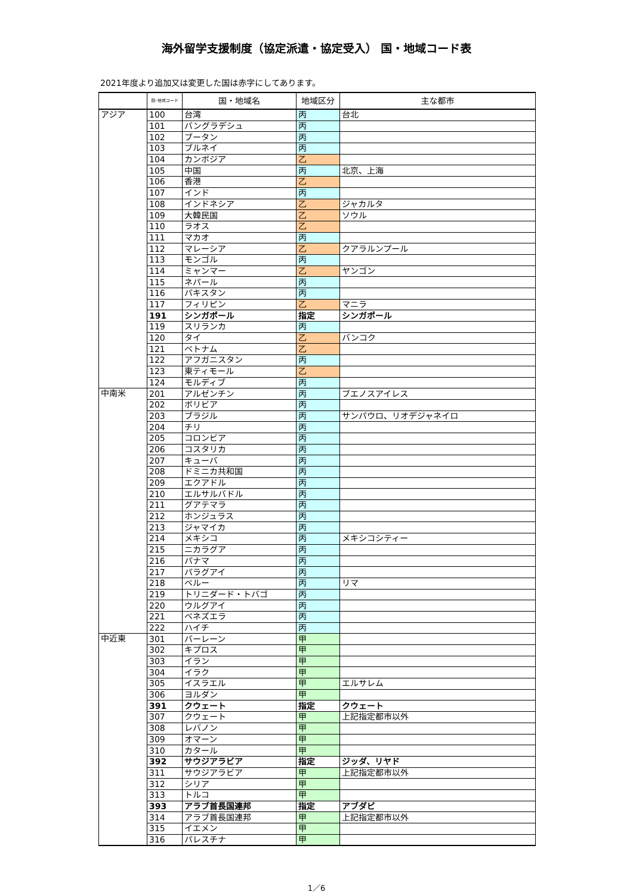海外留学支援制度（協定派遣・協定受入） 国・地域コード表
2021年度より追加又は変更した国は赤字にしてあります。
| | 国･地域コード | 国・地域名 | 地域区分 | 主な都市 |
| --- | --- | --- | --- | --- |
| アジア | 100 | 台湾 | 丙 | 台北 |
| | 101 | バングラデシュ | 丙 | |
| | 102 | ブータン | 丙 | |
| | 103 | ブルネイ | 丙 | |
| | 104 | カンボジア | 乙 | |
| | 105 | 中国 | 丙 | 北京、上海 |
| | 106 | 香港 | 乙 | |
| | 107 | インド | 丙 | |
| | 108 | インドネシア | 乙 | ジャカルタ |
| | 109 | 大韓民国 | 乙 | ソウル |
| | 110 | ラオス | 乙 | |
| | 111 | マカオ | 丙 | |
| | 112 | マレーシア | 乙 | クアラルンプール |
| | 113 | モンゴル | 丙 | |
| | 114 | ミャンマー | 乙 | ヤンゴン |
| | 115 | ネパール | 丙 | |
| | 116 | パキスタン | 丙 | |
| | 117 | フィリピン | 乙 | マニラ |
| | 191 | シンガポール | 指定 | シンガポール |
| | 119 | スリランカ | 丙 | |
| | 120 | タイ | 乙 | バンコク |
| | 121 | ベトナム | 乙 | |
| | 122 | アフガニスタン | 丙 | |
| | 123 | 東ティモール | 乙 | |
| | 124 | モルディブ | 丙 | |
| 中南米 | 201 | アルゼンチン | 丙 | ブエノスアイレス |
| | 202 | ボリビア | 丙 | |
| | 203 | ブラジル | 丙 | サンパウロ、リオデジャネイロ |
| | 204 | チリ | 丙 | |
| | 205 | コロンビア | 丙 | |
| | 206 | コスタリカ | 丙 | |
| | 207 | キューバ | 丙 | |
| | 208 | ドミニカ共和国 | 丙 | |
| | 209 | エクアドル | 丙 | |
| | 210 | エルサルバドル | 丙 | |
| | 211 | グアテマラ | 丙 | |
| | 212 | ホンジュラス | 丙 | |
| | 213 | ジャマイカ | 丙 | |
| | 214 | メキシコ | 丙 | メキシコシティー |
| | 215 | ニカラグア | 丙 | |
| | 216 | パナマ | 丙 | |
| | 217 | パラグアイ | 丙 | |
| | 218 | ペルー | 丙 | リマ |
| | 219 | トリニダード・トバゴ | 丙 | |
| | 220 | ウルグアイ | 丙 | |
| | 221 | ベネズエラ | 丙 | |
| | 222 | ハイチ | 丙 | |
| 中近東 | 301 | バーレーン | 甲 | |
| | 302 | キプロス | 甲 | |
| | 303 | イラン | 甲 | |
| | 304 | イラク | 甲 | |
| | 305 | イスラエル | 甲 | エルサレム |
| | 306 | ヨルダン | 甲 | |
| | 391 | クウェート | 指定 | クウェート |
| | 307 | クウェート | 甲 | 上記指定都市以外 |
| | 308 | レバノン | 甲 | |
| | 309 | オマーン | 甲 | |
| | 310 | カタール | 甲 | |
| | 392 | サウジアラビア | 指定 | ジッダ、リヤド |
| | 311 | サウジアラビア | 甲 | 上記指定都市以外 |
| | 312 | シリア | 甲 | |
| | 313 | トルコ | 甲 | |
| | 393 | アラブ首長国連邦 | 指定 | アブダビ |
| | 314 | アラブ首長国連邦 | 甲 | 上記指定都市以外 |
| | 315 | イエメン | 甲 | |
| | 316 | パレスチナ | 甲 | |
1／6